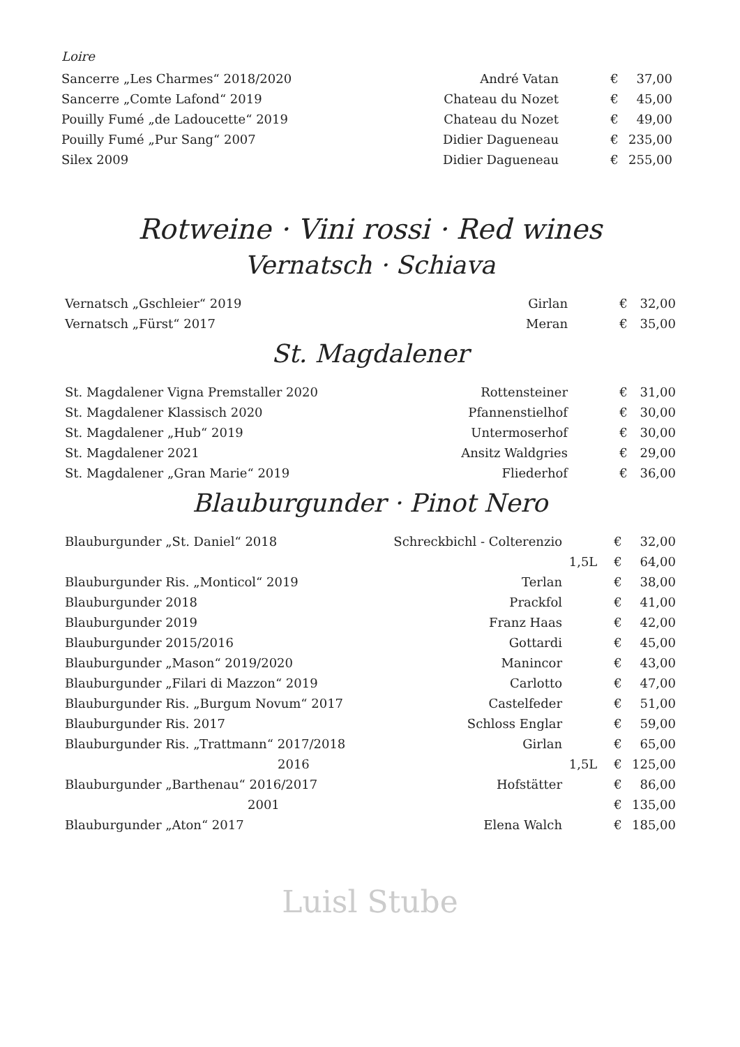Loire
| Sancerre „Les Charmes“ 2018/2020 | André Vatan | | € | 37,00 |
| Sancerre „Comte Lafond“ 2019 | Chateau du Nozet | | € | 45,00 |
| Pouilly Fumé „de Ladoucette“ 2019 | Chateau du Nozet | | € | 49,00 |
| Pouilly Fumé „Pur Sang“ 2007 | Didier Dagueneau | | € | 235,00 |
| Silex 2009 | Didier Dagueneau | | € | 255,00 |
Rotweine · Vini rossi · Red wines
Vernatsch · Schiava
| Vernatsch „Gschleier“ 2019 | Girlan | | € | 32,00 |
| Vernatsch „Fürst“ 2017 | Meran | | € | 35,00 |
St. Magdalener
| St. Magdalener Vigna Premstaller 2020 | Rottensteiner | | € | 31,00 |
| St. Magdalener Klassisch 2020 | Pfannenstielhof | | € | 30,00 |
| St. Magdalener „Hub“ 2019 | Untermoserhof | | € | 30,00 |
| St. Magdalener 2021 | Ansitz Waldgries | | € | 29,00 |
| St. Magdalener „Gran Marie“ 2019 | Fliederhof | | € | 36,00 |
Blauburgunder · Pinot Nero
| Blauburgunder „St. Daniel“ 2018 | Schreckbichl - Colterenzio | | € | 32,00 |
| | | 1,5L | € | 64,00 |
| Blauburgunder Ris. „Monticol“ 2019 | Terlan | | € | 38,00 |
| Blauburgunder 2018 | Prackfol | | € | 41,00 |
| Blauburgunder 2019 | Franz Haas | | € | 42,00 |
| Blauburgunder 2015/2016 | Gottardi | | € | 45,00 |
| Blauburgunder „Mason“ 2019/2020 | Manincor | | € | 43,00 |
| Blauburgunder „Filari di Mazzon“ 2019 | Carlotto | | € | 47,00 |
| Blauburgunder Ris. „Burgum Novum“ 2017 | Castelfeder | | € | 51,00 |
| Blauburgunder Ris. 2017 | Schloss Englar | | € | 59,00 |
| Blauburgunder Ris. „Trattmann“ 2017/2018 | Girlan | | € | 65,00 |
| 2016 | | 1,5L | € | 125,00 |
| Blauburgunder „Barthenau“ 2016/2017 | Hofstätter | | € | 86,00 |
| 2001 | | | € | 135,00 |
| Blauburgunder „Aton“ 2017 | Elena Walch | | € | 185,00 |
Luisl Stube